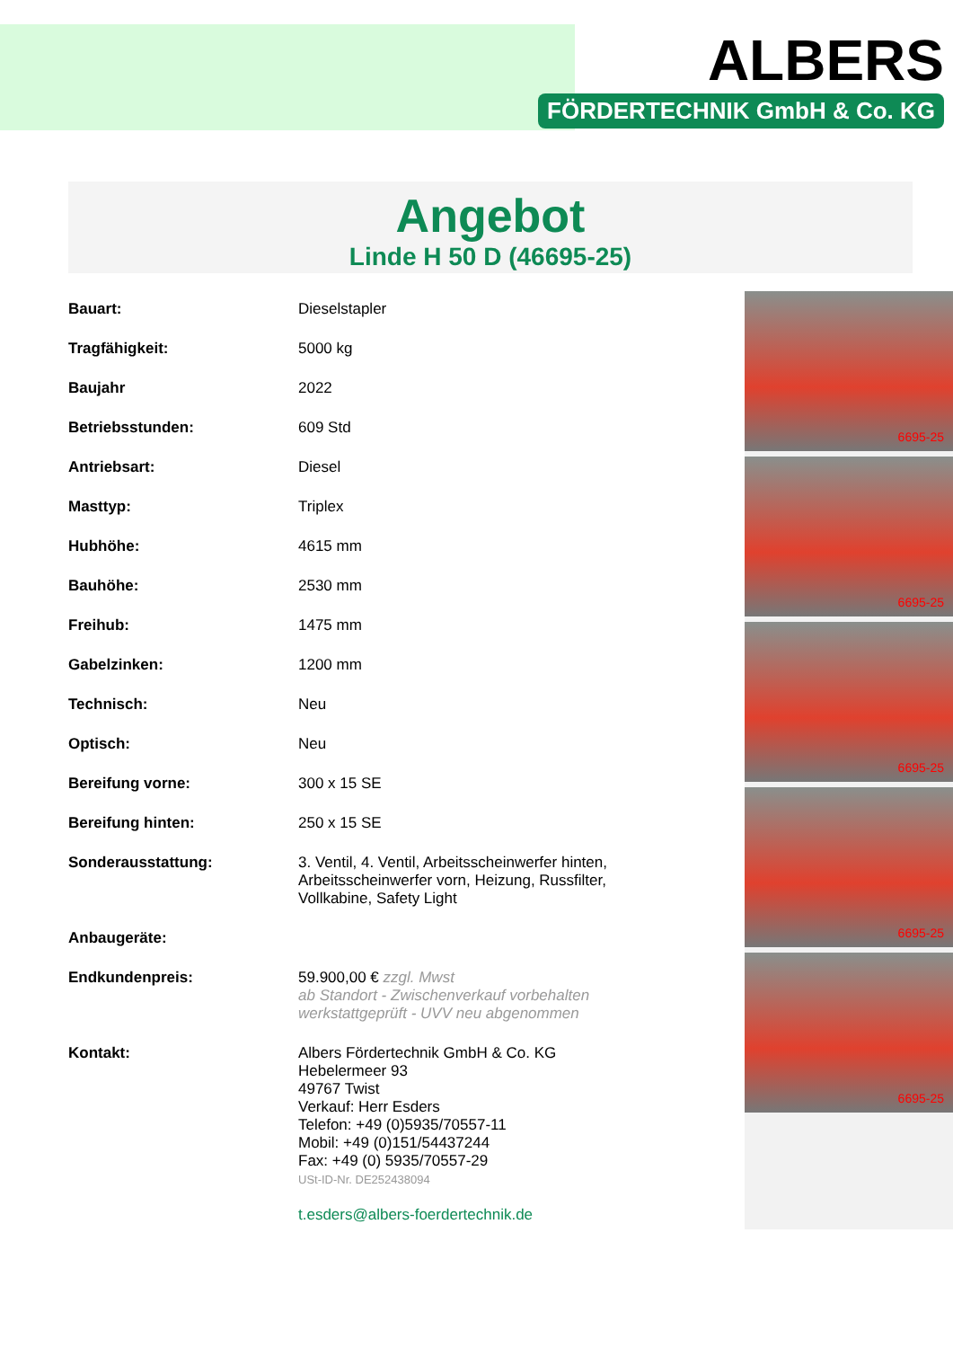ALBERS
FÖRDERTECHNIK GmbH & Co. KG
Angebot
Linde H 50 D (46695-25)
| Bauart: | Dieselstapler |
| Tragfähigkeit: | 5000 kg |
| Baujahr | 2022 |
| Betriebsstunden: | 609 Std |
| Antriebsart: | Diesel |
| Masttyp: | Triplex |
| Hubhöhe: | 4615 mm |
| Bauhöhe: | 2530 mm |
| Freihub: | 1475 mm |
| Gabelzinken: | 1200 mm |
| Technisch: | Neu |
| Optisch: | Neu |
| Bereifung vorne: | 300 x 15 SE |
| Bereifung hinten: | 250 x 15 SE |
| Sonderausstattung: | 3. Ventil, 4. Ventil, Arbeitsscheinwerfer hinten, Arbeitsscheinwerfer vorn, Heizung, Russfilter, Vollkabine, Safety Light |
| Anbaugeräte: | |
| Endkundenpreis: | 59.900,00 € zzgl. Mwst ab Standort - Zwischenverkauf vorbehalten werkstattgeprüft - UVV neu abgenommen |
| Kontakt: | Albers Fördertechnik GmbH & Co. KG Hebelermeer 93 49767 Twist Verkauf: Herr Esders Telefon: +49 (0)5935/70557-11 Mobil: +49 (0)151/54437244 Fax: +49 (0) 5935/70557-29 USt-ID-Nr. DE252438094 t.esders@albers-foerdertechnik.de |
6695-25
6695-25
6695-25
6695-25
6695-25